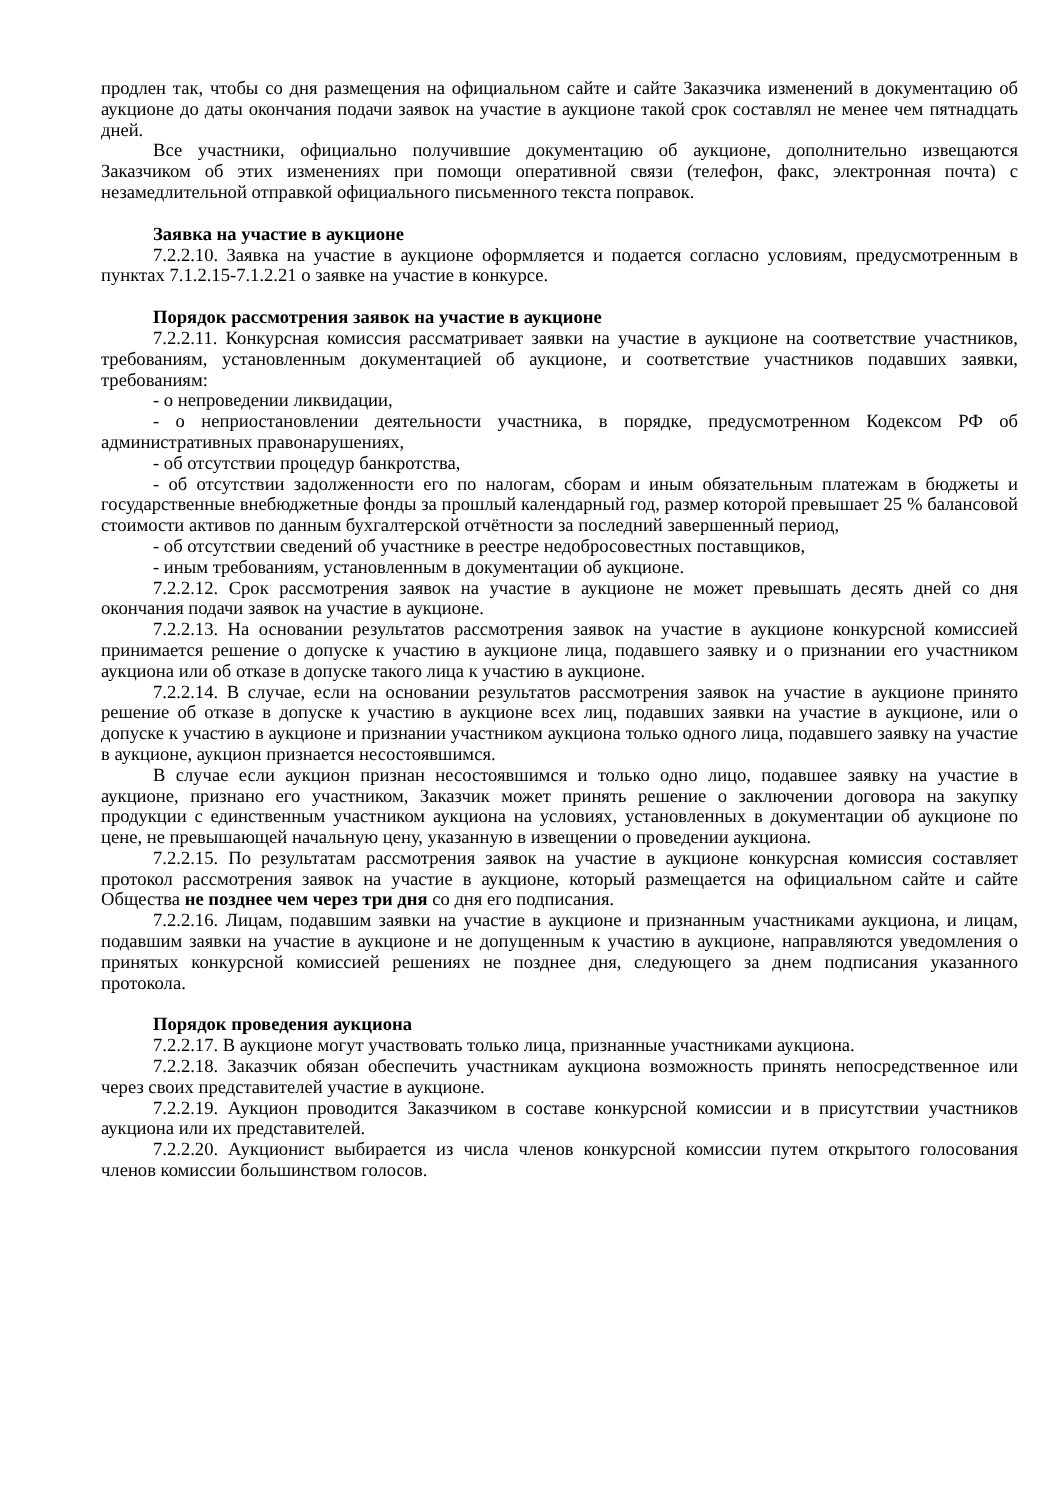продлен так, чтобы со дня размещения на официальном сайте и сайте Заказчика изменений в документацию об аукционе до даты окончания подачи заявок на участие в аукционе такой срок составлял не менее чем пятнадцать дней.
Все участники, официально получившие документацию об аукционе, дополнительно извещаются Заказчиком об этих изменениях при помощи оперативной связи (телефон, факс, электронная почта) с незамедлительной отправкой официального письменного текста поправок.
Заявка на участие в аукционе
7.2.2.10. Заявка на участие в аукционе оформляется и подается согласно условиям, предусмотренным в пунктах 7.1.2.15-7.1.2.21 о заявке на участие в конкурсе.
Порядок рассмотрения заявок на участие в аукционе
7.2.2.11. Конкурсная комиссия рассматривает заявки на участие в аукционе на соответствие участников, требованиям, установленным документацией об аукционе, и соответствие участников подавших заявки, требованиям:
- о непроведении ликвидации,
- о неприостановлении деятельности участника, в порядке, предусмотренном Кодексом РФ об административных правонарушениях,
- об отсутствии процедур банкротства,
- об отсутствии задолженности его по налогам, сборам и иным обязательным платежам в бюджеты и государственные внебюджетные фонды за прошлый календарный год, размер которой превышает 25 % балансовой стоимости активов по данным бухгалтерской отчётности за последний завершенный период,
- об отсутствии сведений об участнике в реестре недобросовестных поставщиков,
- иным требованиям, установленным в документации об аукционе.
7.2.2.12. Срок рассмотрения заявок на участие в аукционе не может превышать десять дней со дня окончания подачи заявок на участие в аукционе.
7.2.2.13. На основании результатов рассмотрения заявок на участие в аукционе конкурсной комиссией принимается решение о допуске к участию в аукционе лица, подавшего заявку и о признании его участником аукциона или об отказе в допуске такого лица к участию в аукционе.
7.2.2.14. В случае, если на основании результатов рассмотрения заявок на участие в аукционе принято решение об отказе в допуске к участию в аукционе всех лиц, подавших заявки на участие в аукционе, или о допуске к участию в аукционе и признании участником аукциона только одного лица, подавшего заявку на участие в аукционе, аукцион признается несостоявшимся.
В случае если аукцион признан несостоявшимся и только одно лицо, подавшее заявку на участие в аукционе, признано его участником, Заказчик может принять решение о заключении договора на закупку продукции с единственным участником аукциона на условиях, установленных в документации об аукционе по цене, не превышающей начальную цену, указанную в извещении о проведении аукциона.
7.2.2.15. По результатам рассмотрения заявок на участие в аукционе конкурсная комиссия составляет протокол рассмотрения заявок на участие в аукционе, который размещается на официальном сайте и сайте Общества не позднее чем через три дня со дня его подписания.
7.2.2.16. Лицам, подавшим заявки на участие в аукционе и признанным участниками аукциона, и лицам, подавшим заявки на участие в аукционе и не допущенным к участию в аукционе, направляются уведомления о принятых конкурсной комиссией решениях не позднее дня, следующего за днем подписания указанного протокола.
Порядок проведения аукциона
7.2.2.17. В аукционе могут участвовать только лица, признанные участниками аукциона.
7.2.2.18. Заказчик обязан обеспечить участникам аукциона возможность принять непосредственное или через своих представителей участие в аукционе.
7.2.2.19. Аукцион проводится Заказчиком в составе конкурсной комиссии и в присутствии участников аукциона или их представителей.
7.2.2.20. Аукционист выбирается из числа членов конкурсной комиссии путем открытого голосования членов комиссии большинством голосов.